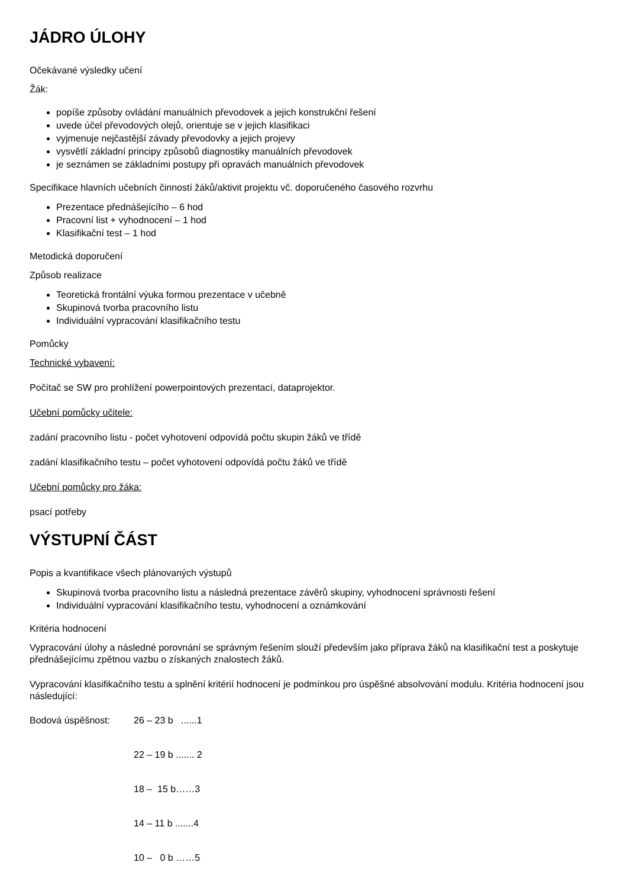JÁDRO ÚLOHY
Očekávané výsledky učení
Žák:
popíše způsoby ovládání manuálních převodovek a jejich konstrukční řešení
uvede účel převodových olejů, orientuje se v jejich klasifikaci
vyjmenuje nejčastější závady převodovky a jejich projevy
vysvětlí základní principy způsobů diagnostiky manuálních převodovek
je seznámen se základními postupy při opravách manuálních převodovek
Specifikace hlavních učebních činností žáků/aktivit projektu vč. doporučeného časového rozvrhu
Prezentace přednášejícího – 6 hod
Pracovní list + vyhodnocení – 1 hod
Klasifikační test – 1 hod
Metodická doporučení
Způsob realizace
Teoretická frontální výuka formou prezentace v učebně
Skupinová tvorba pracovního listu
Individuální vypracování klasifikačního testu
Pomůcky
Technické vybavení:
Počítač se SW pro prohlížení powerpointových prezentací, dataprojektor.
Učební pomůcky učitele:
zadání pracovního listu - počet vyhotovení odpovídá počtu skupin žáků ve třídě
zadání klasifikačního testu – počet vyhotovení odpovídá počtu žáků ve třídě
Učební pomůcky pro žáka:
psací potřeby
VÝSTUPNÍ ČÁST
Popis a kvantifikace všech plánovaných výstupů
Skupinová tvorba pracovního listu a následná prezentace závěrů skupiny, vyhodnocení správnosti řešení
Individuální vypracování klasifikačního testu, vyhodnocení a oznámkování
Kritéria hodnocení
Vypracování úlohy a následné porovnání se správným řešením slouží především jako příprava žáků na klasifikační test a poskytuje přednášejícímu zpětnou vazbu o získaných znalostech žáků.
Vypracování klasifikačního testu a splnění kritérií hodnocení je podmínkou pro úspěšné absolvování modulu. Kritéria hodnocení jsou následující:
Bodová úspěšnost: 26 – 23 b ......1
22 – 19 b ....... 2
18 – 15 b……3
14 – 11 b .......4
10 – 0 b ……5